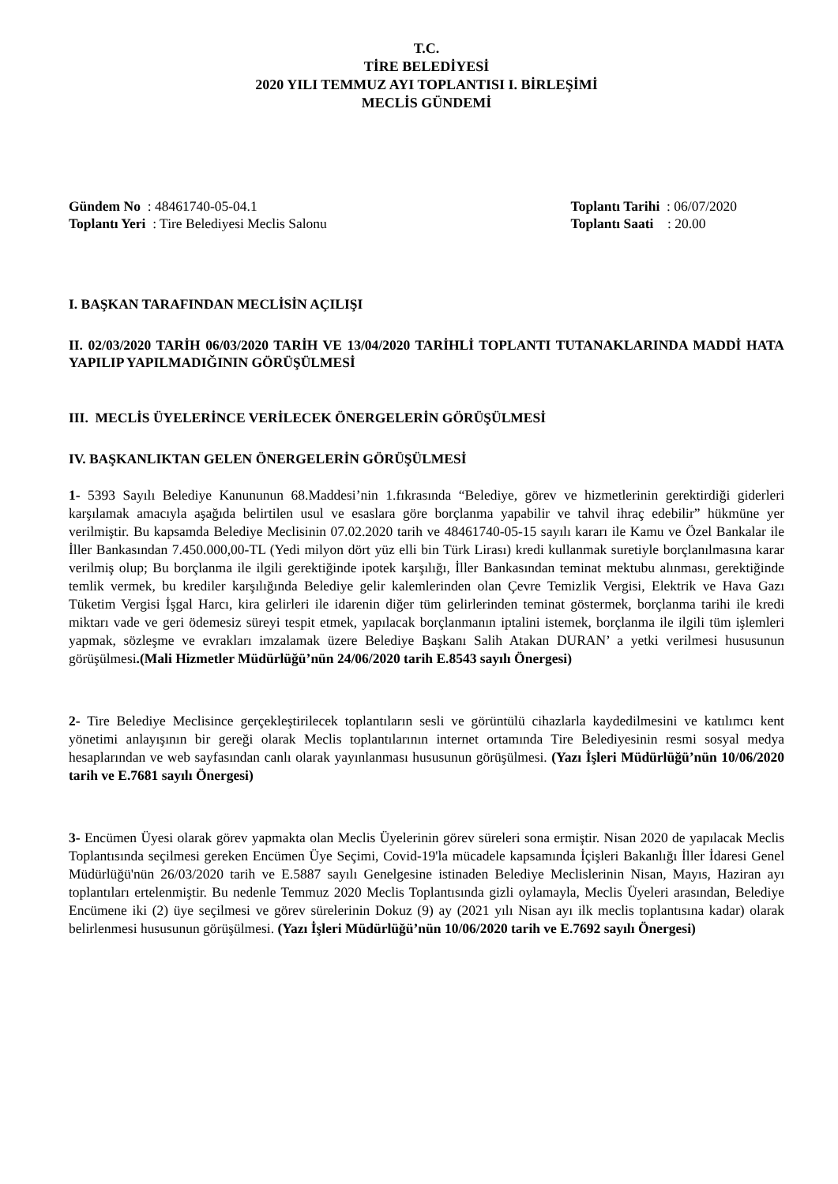T.C.
TİRE BELEDİYESİ
2020 YILI TEMMUZ AYI TOPLANTISI I. BİRLEŞİMİ
MECLİS GÜNDEMİ
Gündem No : 48461740-05-04.1
Toplantı Yeri : Tire Belediyesi Meclis Salonu
Toplantı Tarihi : 06/07/2020
Toplantı Saati : 20.00
I. BAŞKAN TARAFINDAN MECLİSİN AÇILIŞI
II. 02/03/2020 TARİH 06/03/2020 TARİH VE 13/04/2020 TARİHLİ TOPLANTI TUTANAKLARINDA MADDİ HATA YAPILIP YAPILMADIĞININ GÖRÜŞÜLMESİ
III. MECLİS ÜYELERİNCE VERİLECEK ÖNERGELERİN GÖRÜŞÜLMESİ
IV. BAŞKANLIKTAN GELEN ÖNERGELERİN GÖRÜŞÜLMESİ
1- 5393 Sayılı Belediye Kanununun 68.Maddesi’nin 1.fıkrasında “Belediye, görev ve hizmetlerinin gerektirdiği giderleri karşılamak amacıyla aşağıda belirtilen usul ve esaslara göre borçlanma yapabilir ve tahvil ihraç edebilir” hükmüne yer verilmiştir. Bu kapsamda Belediye Meclisinin 07.02.2020 tarih ve 48461740-05-15 sayılı kararı ile Kamu ve Özel Bankalar ile İller Bankasından 7.450.000,00-TL (Yedi milyon dört yüz elli bin Türk Lirası) kredi kullanmak suretiyle borçlanılmasına karar verilmiş olup; Bu borçlanma ile ilgili gerektiğinde ipotek karşılığı, İller Bankasından teminat mektubu alınması, gerektiğinde temlik vermek, bu krediler karşılığında Belediye gelir kalemlerinden olan Çevre Temizlik Vergisi, Elektrik ve Hava Gazı Tüketim Vergisi İşgal Harcı, kira gelirleri ile idarenin diğer tüm gelirlerinden teminat göstermek, borçlanma tarihi ile kredi miktarı vade ve geri ödemesiz süreyi tespit etmek, yapılacak borçlanmanın iptalini istemek, borçlanma ile ilgili tüm işlemleri yapmak, sözleşme ve evrakları imzalamak üzere Belediye Başkanı Salih Atakan DURAN’ a yetki verilmesi hususunun görüşülmesi.(Mali Hizmetler Müdürlüğü’nün 24/06/2020 tarih E.8543 sayılı Önergesi)
2- Tire Belediye Meclisince gerçekleştirilecek toplantıların sesli ve görüntülü cihazlarla kaydedilmesini ve katılımcı kent yönetimi anlayışının bir gereği olarak Meclis toplantılarının internet ortamında Tire Belediyesinin resmi sosyal medya hesaplarından ve web sayfasından canlı olarak yayınlanması hususunun görüşülmesi. (Yazı İşleri Müdürlüğü’nün 10/06/2020 tarih ve E.7681 sayılı Önergesi)
3- Encümen Üyesi olarak görev yapmakta olan Meclis Üyelerinin görev süreleri sona ermiştir. Nisan 2020 de yapılacak Meclis Toplantısında seçilmesi gereken Encümen Üye Seçimi, Covid-19'la mücadele kapsamında İçişleri Bakanlığı İller İdaresi Genel Müdürlüğü'nün 26/03/2020 tarih ve E.5887 sayılı Genelgesine istinaden Belediye Meclislerinin Nisan, Mayıs, Haziran ayı toplantıları ertelenmiştir. Bu nedenle Temmuz 2020 Meclis Toplantısında gizli oylamayla, Meclis Üyeleri arasından, Belediye Encümene iki (2) üye seçilmesi ve görev sürelerinin Dokuz (9) ay (2021 yılı Nisan ayı ilk meclis toplantısına kadar) olarak belirlenmesi hususunun görüşülmesi. (Yazı İşleri Müdürlüğü’nün 10/06/2020 tarih ve E.7692 sayılı Önergesi)